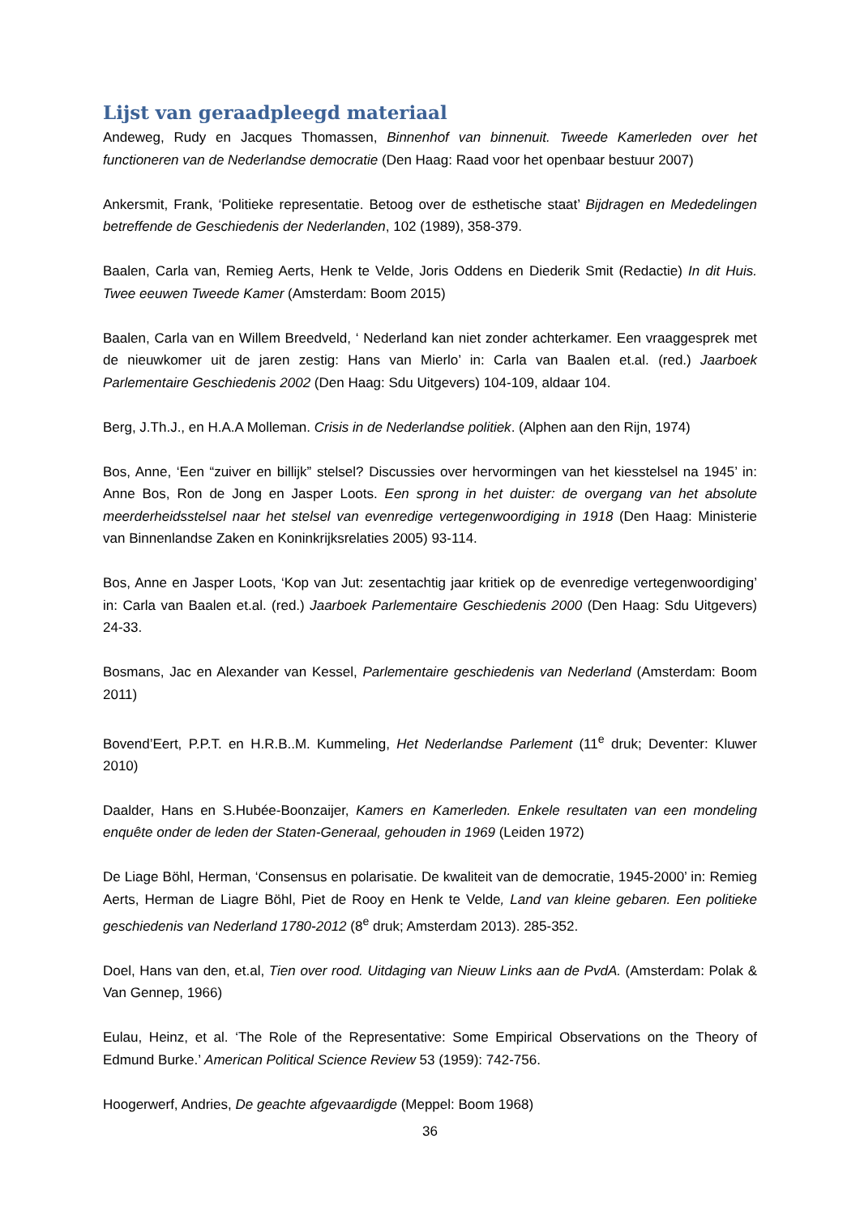Lijst van geraadpleegd materiaal
Andeweg, Rudy en Jacques Thomassen, Binnenhof van binnenuit. Tweede Kamerleden over het functioneren van de Nederlandse democratie (Den Haag: Raad voor het openbaar bestuur 2007)
Ankersmit, Frank, ‘Politieke representatie. Betoog over de esthetische staat’ Bijdragen en Mededelingen betreffende de Geschiedenis der Nederlanden, 102 (1989), 358-379.
Baalen, Carla van, Remieg Aerts, Henk te Velde, Joris Oddens en Diederik Smit (Redactie) In dit Huis. Twee eeuwen Tweede Kamer (Amsterdam: Boom 2015)
Baalen, Carla van en Willem Breedveld, ‘ Nederland kan niet zonder achterkamer. Een vraaggesprek met de nieuwkomer uit de jaren zestig: Hans van Mierlo’ in: Carla van Baalen et.al. (red.) Jaarboek Parlementaire Geschiedenis 2002 (Den Haag: Sdu Uitgevers) 104-109, aldaar 104.
Berg, J.Th.J., en H.A.A Molleman. Crisis in de Nederlandse politiek. (Alphen aan den Rijn, 1974)
Bos, Anne, ‘Een “zuiver en billijk” stelsel? Discussies over hervormingen van het kiesstelsel na 1945’ in: Anne Bos, Ron de Jong en Jasper Loots. Een sprong in het duister: de overgang van het absolute meerderheidsstelsel naar het stelsel van evenredige vertegenwoordiging in 1918 (Den Haag: Ministerie van Binnenlandse Zaken en Koninkrijksrelaties 2005) 93-114.
Bos, Anne en Jasper Loots, ‘Kop van Jut: zesentachtig jaar kritiek op de evenredige vertegenwoordiging’ in: Carla van Baalen et.al. (red.) Jaarboek Parlementaire Geschiedenis 2000 (Den Haag: Sdu Uitgevers) 24-33.
Bosmans, Jac en Alexander van Kessel, Parlementaire geschiedenis van Nederland (Amsterdam: Boom 2011)
Bovend’Eert, P.P.T. en H.R.B..M. Kummeling, Het Nederlandse Parlement (11<sup>e</sup> druk; Deventer: Kluwer 2010)
Daalder, Hans en S.Hubée-Boonzaijer, Kamers en Kamerleden. Enkele resultaten van een mondeling enquête onder de leden der Staten-Generaal, gehouden in 1969 (Leiden 1972)
De Liage Böhl, Herman, ‘Consensus en polarisatie. De kwaliteit van de democratie, 1945-2000’ in: Remieg Aerts, Herman de Liagre Böhl, Piet de Rooy en Henk te Velde, Land van kleine gebaren. Een politieke geschiedenis van Nederland 1780-2012 (8<sup>e</sup> druk; Amsterdam 2013). 285-352.
Doel, Hans van den, et.al, Tien over rood. Uitdaging van Nieuw Links aan de PvdA. (Amsterdam: Polak & Van Gennep, 1966)
Eulau, Heinz, et al. ‘The Role of the Representative: Some Empirical Observations on the Theory of Edmund Burke.’ American Political Science Review 53 (1959): 742-756.
Hoogerwerf, Andries, De geachte afgevaardigde (Meppel: Boom 1968)
36